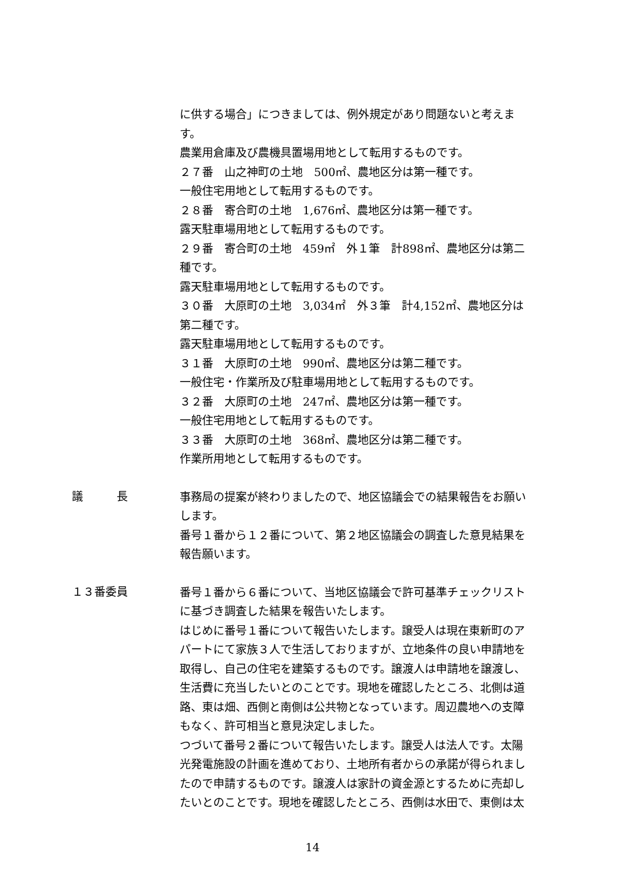に供する場合」につきましては、例外規定があり問題ないと考えます。
農業用倉庫及び農機具置場用地として転用するものです。
２７番　山之神町の土地　500㎡、農地区分は第一種です。
一般住宅用地として転用するものです。
２８番　寄合町の土地　1,676㎡、農地区分は第一種です。
露天駐車場用地として転用するものです。
２９番　寄合町の土地　459㎡　外１筆　計898㎡、農地区分は第二種です。
露天駐車場用地として転用するものです。
３０番　大原町の土地　3,034㎡　外３筆　計4,152㎡、農地区分は第二種です。
露天駐車場用地として転用するものです。
３１番　大原町の土地　990㎡、農地区分は第二種です。
一般住宅・作業所及び駐車場用地として転用するものです。
３２番　大原町の土地　247㎡、農地区分は第一種です。
一般住宅用地として転用するものです。
３３番　大原町の土地　368㎡、農地区分は第二種です。
作業所用地として転用するものです。
議　　　長
事務局の提案が終わりましたので、地区協議会での結果報告をお願いします。
番号１番から１２番について、第２地区協議会の調査した意見結果を報告願います。
１３番委員
番号１番から６番について、当地区協議会で許可基準チェックリストに基づき調査した結果を報告いたします。
はじめに番号１番について報告いたします。譲受人は現在東新町のアパートにて家族３人で生活しておりますが、立地条件の良い申請地を取得し、自己の住宅を建築するものです。譲渡人は申請地を譲渡し、生活費に充当したいとのことです。現地を確認したところ、北側は道路、東は畑、西側と南側は公共物となっています。周辺農地への支障もなく、許可相当と意見決定しました。
つづいて番号２番について報告いたします。譲受人は法人です。太陽光発電施設の計画を進めており、土地所有者からの承諾が得られましたので申請するものです。譲渡人は家計の資金源とするために売却したいとのことです。現地を確認したところ、西側は水田で、東側は太
14